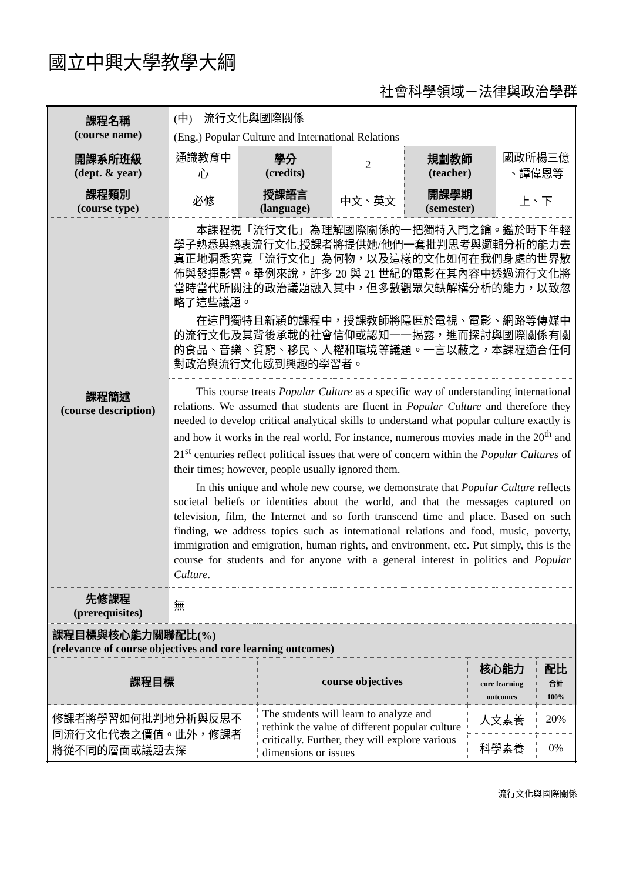國立中興大學教學大綱
社會科學領域－法律與政治學群
| 課程名稱 (course name) | (中) 流行文化與國際關係 | | | | |
| | (Eng.) Popular Culture and International Relations | | | | |
| 開課系所班級 (dept. & year) | 通識教育中心 | 學分 (credits) | 2 | 規劃教師 (teacher) | 國政所楊三億 、譚偉恩等 |
| 課程類別 (course type) | 必修 | 授課語言 (language) | 中文、英文 | 開課學期 (semester) | 上、下 |
| 課程簡述 (course description) | 本課程視「流行文化」為理解國際關係的一把獨特入門之鑰。鑑於時下年輕學子熟悉與熱衷流行文化,授課者將提供她/他們一套批判思考與邏輯分析的能力去真正地洞悉究竟「流行文化」為何物，以及這樣的文化如何在我們身處的世界散佈與發揮影響。舉例來說，許多 20 與 21 世紀的電影在其內容中透過流行文化將當時當代所關注的政治議題融入其中，但多數觀眾欠缺解構分析的能力，以致忽略了這些議題。 在這門獨特且新穎的課程中，授課教師將隱匿於電視、電影、網路等傳媒中的流行文化及其背後承載的社會信仰或認知一一揭露，進而探討與國際關係有關的食品、音樂、貧窮、移民、人權和環境等議題。一言以蔽之，本課程適合任何對政治與流行文化感到興趣的學習者。 | | | | |
| | This course treats Popular Culture as a specific way of understanding international relations. We assumed that students are fluent in Popular Culture and therefore they needed to develop critical analytical skills to understand what popular culture exactly is and how it works in the real world. For instance, numerous movies made in the 20<sup>th</sup> and 21<sup>st</sup> centuries reflect political issues that were of concern within the Popular Cultures of their times; however, people usually ignored them. In this unique and whole new course, we demonstrate that Popular Culture reflects societal beliefs or identities about the world, and that the messages captured on television, film, the Internet and so forth transcend time and place. Based on such finding, we address topics such as international relations and food, music, poverty, immigration and emigration, human rights, and environment, etc. Put simply, this is the course for students and for anyone with a general interest in politics and Popular Culture . | | | | |
| 先修課程 (prerequisites) | 無 | | | | |
| 課程目標與 核心能力 關聯配比(%) (relevance of course objectives and core learning outcomes) | | | |
| 課程目標 | course objectives | 核心能力 core learning outcomes | 配比 合計 100% |
| 修課者將學習如何批判地分析與反思不同流行文化代表之價值。此外，修課者將從不同的層面或議題去探 | The students will learn to analyze and rethink the value of different popular culture critically. Further, they will explore various dimensions or issues | 人文素養 | 20% |
| | | 科學素養 | 0% |
流行文化與國際關係